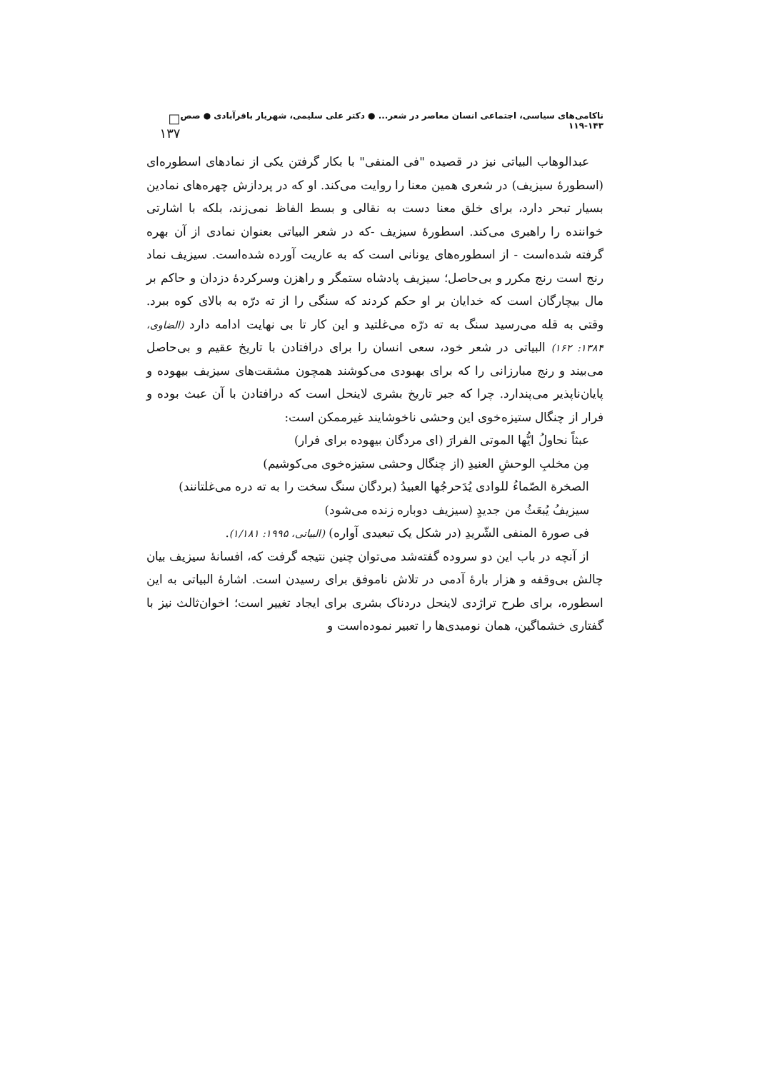ناکامی‌های سیاسی، اجتماعی انسان معاصر در شعر... ● دکتر علی سلیمی، شهریار باقرآبادی ● صص ۱۴۳-۱۱۹ □ ۱۳۷
عبدالوهاب البیاتی نیز در قصیده "فی المنفی" با بکار گرفتن یکی از نمادهای اسطوره‌ای (اسطورهٔ سیزیف) در شعری همین معنا را روایت می‌کند. او که در پردازش چهره‌های نمادین بسیار تبحر دارد، برای خلق معنا دست به نقالی و بسط الفاظ نمی‌زند، بلکه با اشارتی خواننده را راهبری می‌کند. اسطورهٔ سیزیف -که در شعر البیاتی بعنوان نمادی از آن بهره گرفته شده‌است - از اسطوره‌های یونانی است که به عاریت آورده شده‌است. سیزیف نماد رنج است رنج مکرر و بی‌حاصل؛ سیزیف پادشاه ستمگر و راهزن وسرکردهٔ دزدان و حاکم بر مال بیچارگان است که خدایان بر او حکم کردند که سنگی را از ته درّه به بالای کوه ببرد. وقتی به قله می‌رسید سنگ به ته درّه می‌غلتید و این کار تا بی نهایت ادامه دارد (الضاوی، ۱۳۸۴: ۱۶۲) البیاتی در شعر خود، سعی انسان را برای درافتادن با تاریخ عقیم و بی‌حاصل می‌بیند و رنج مبارزانی را که برای بهبودی می‌کوشند همچون مشقت‌های سیزیف بیهوده و پایان‌ناپذیر می‌پندارد. چرا که جبر تاریخ بشری لاینحل است که درافتادن با آن عبث بوده و فرار از چنگال ستیزه‌خوی این وحشی ناخوشایند غیرممکن است:
عبثاً نحاولُ ایُّها الموتی الفرارَ (ای مردگان بیهوده برای فرار)
مِن مخلبِ الوحشِ العنیدِ (از چنگال وحشی ستیزه‌خوی می‌کوشیم)
الصخرة الصّماءُ للوادی یُدَحرجُها العبیدُ (بردگان سنگ سخت را به ته دره می‌غلتانند)
سیزیفُ یُبعَثُ من جدیدٍ (سیزیف دوباره زنده می‌شود)
فی صورة المنفی الشّریدِ (در شکل یک تبعیدی آواره) (البیاتی، ۱۹۹۵: ۱/۱۸۱).
از آنچه در باب این دو سروده گفته‌شد می‌توان چنین نتیجه گرفت که، افسانهٔ سیزیف بیان چالش بی‌وقفه و هزار بارهٔ آدمی در تلاش ناموفق برای رسیدن است. اشارهٔ البیاتی به این اسطوره، برای طرح تراژدی لاینحل دردناک بشری برای ایجاد تغییر است؛ اخوان‌ثالث نیز با گفتاری خشماگین، همان نومیدی‌ها را تعبیر نموده‌است و